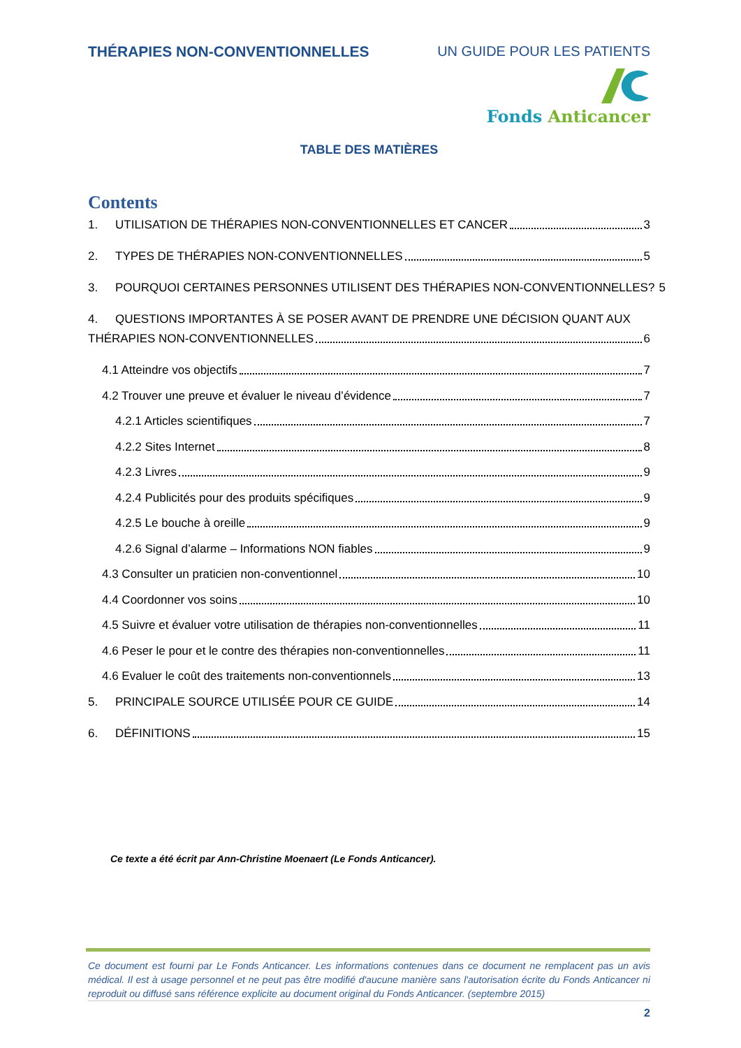THÉRAPIES NON-CONVENTIONNELLES UN GUIDE POUR LES PATIENTS
Fonds Anticancer
TABLE DES MATIÈRES
Contents
1. UTILISATION DE THÉRAPIES NON-CONVENTIONNELLES ET CANCER 3
2. TYPES DE THÉRAPIES NON-CONVENTIONNELLES 5
3. POURQUOI CERTAINES PERSONNES UTILISENT DES THÉRAPIES NON-CONVENTIONNELLES? 5
4. QUESTIONS IMPORTANTES À SE POSER AVANT DE PRENDRE UNE DÉCISION QUANT AUX
THÉRAPIES NON-CONVENTIONNELLES 6
4.1 Atteindre vos objectifs 7
4.2 Trouver une preuve et évaluer le niveau d’évidence 7
4.2.1 Articles scientifiques 7
4.2.2 Sites Internet 8
4.2.3 Livres 9
4.2.4 Publicités pour des produits spécifiques 9
4.2.5 Le bouche à oreille 9
4.2.6 Signal d’alarme – Informations NON fiables 9
4.3 Consulter un praticien non-conventionnel 10
4.4 Coordonner vos soins 10
4.5 Suivre et évaluer votre utilisation de thérapies non-conventionnelles 11
4.6 Peser le pour et le contre des thérapies non-conventionnelles 11
4.6 Evaluer le coût des traitements non-conventionnels 13
5. PRINCIPALE SOURCE UTILISÉE POUR CE GUIDE 14
6. DÉFINITIONS 15
Ce texte a été écrit par Ann-Christine Moenaert (Le Fonds Anticancer).
Ce document est fourni par Le Fonds Anticancer. Les informations contenues dans ce document ne remplacent pas un avis médical. Il est à usage personnel et ne peut pas être modifié d'aucune manière sans l'autorisation écrite du Fonds Anticancer ni reproduit ou diffusé sans référence explicite au document original du Fonds Anticancer. (septembre 2015)
2